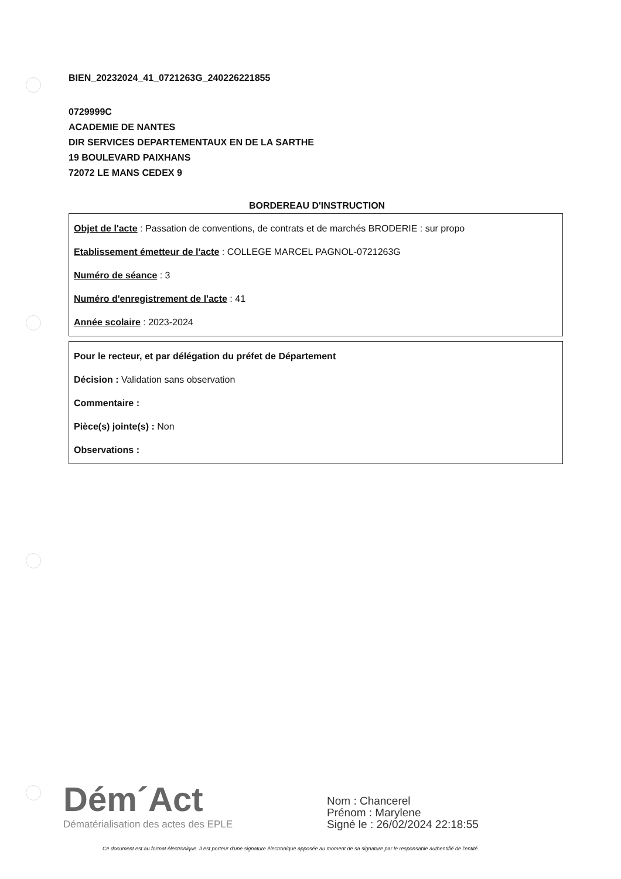BIEN_20232024_41_0721263G_240226221855
0729999C
ACADEMIE DE NANTES
DIR SERVICES DEPARTEMENTAUX EN DE LA SARTHE
19 BOULEVARD PAIXHANS
72072 LE MANS CEDEX 9
BORDEREAU D'INSTRUCTION
Objet de l'acte : Passation de conventions, de contrats et de marchés BRODERIE : sur propo
Etablissement émetteur de l'acte : COLLEGE MARCEL PAGNOL-0721263G
Numéro de séance : 3
Numéro d'enregistrement de l'acte : 41
Année scolaire : 2023-2024
Pour le recteur, et par délégation du préfet de Département
Décision : Validation sans observation
Commentaire :
Pièce(s) jointe(s) : Non
Observations :
Dém´Act
Dématérialisation des actes des EPLE
Nom : Chancerel
Prénom : Marylene
Signé le : 26/02/2024 22:18:55
Ce document est au format électronique. Il est porteur d'une signature électronique apposée au moment de sa signature par le responsable authentifié de l'entité.